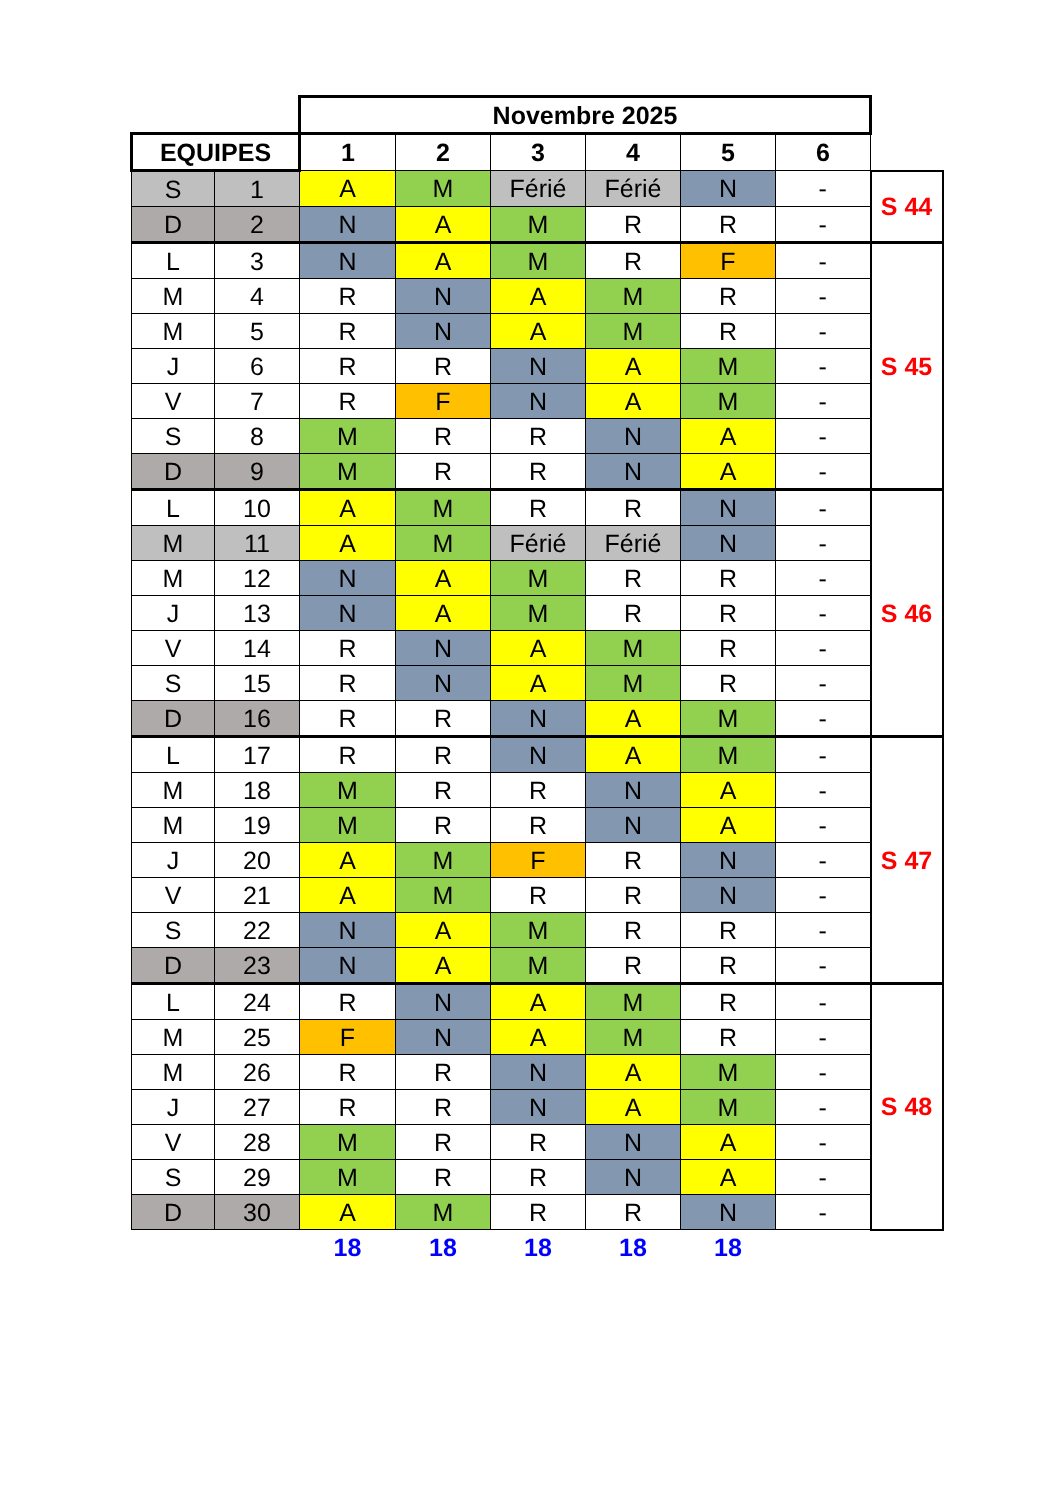| | | Novembre 2025 | | | | | | |
| EQUIPES | | 1 | 2 | 3 | 4 | 5 | 6 | |
| S | 1 | A | M | Férié | Férié | N | - | S 44 |
| D | 2 | N | A | M | R | R | - | |
| L | 3 | N | A | M | R | F | - | S 45 |
| M | 4 | R | N | A | M | R | - | |
| M | 5 | R | N | A | M | R | - | |
| J | 6 | R | R | N | A | M | - | |
| V | 7 | R | F | N | A | M | - | |
| S | 8 | M | R | R | N | A | - | |
| D | 9 | M | R | R | N | A | - | |
| L | 10 | A | M | R | R | N | - | S 46 |
| M | 11 | A | M | Férié | Férié | N | - | |
| M | 12 | N | A | M | R | R | - | |
| J | 13 | N | A | M | R | R | - | |
| V | 14 | R | N | A | M | R | - | |
| S | 15 | R | N | A | M | R | - | |
| D | 16 | R | R | N | A | M | - | |
| L | 17 | R | R | N | A | M | - | S 47 |
| M | 18 | M | R | R | N | A | - | |
| M | 19 | M | R | R | N | A | - | |
| J | 20 | A | M | F | R | N | - | |
| V | 21 | A | M | R | R | N | - | |
| S | 22 | N | A | M | R | R | - | |
| D | 23 | N | A | M | R | R | - | |
| L | 24 | R | N | A | M | R | - | S 48 |
| M | 25 | F | N | A | M | R | - | |
| M | 26 | R | R | N | A | M | - | |
| J | 27 | R | R | N | A | M | - | |
| V | 28 | M | R | R | N | A | - | |
| S | 29 | M | R | R | N | A | - | |
| D | 30 | A | M | R | R | N | - | |
| | | 18 | 18 | 18 | 18 | 18 | | |